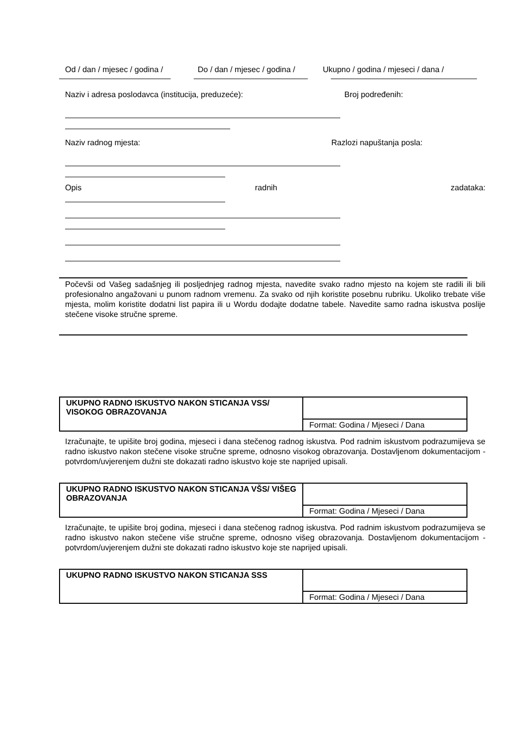Od / dan / mjesec / godina / Do / dan / mjesec / godina / Ukupno / godina / mjeseci / dana /
Naziv i adresa poslodavca (institucija, preduzeće): Broj podređenih:
Naziv radnog mjesta: Razlozi napuštanja posla:
Opis radnih zadataka:
Počevši od Vašeg sadašnjeg ili posljednjeg radnog mjesta, navedite svako radno mjesto na kojem ste radili ili bili profesionalno angažovani u punom radnom vremenu. Za svako od njih koristite posebnu rubriku. Ukoliko trebate više mjesta, molim koristite dodatni list papira ili u Wordu dodajte dodatne tabele. Navedite samo radna iskustva poslije stečene visoke stručne spreme.
| UKUPNO RADNO ISKUSTVO NAKON STICANJA VSS/ VISOKOG OBRAZOVANJA | |
| | Format: Godina / Mjeseci / Dana |
Izračunajte, te upišite broj godina, mjeseci i dana stečenog radnog iskustva. Pod radnim iskustvom podrazumijeva se radno iskustvo nakon stečene visoke stručne spreme, odnosno visokog obrazovanja. Dostavljenom dokumentacijom - potvrdom/uvjerenjem dužni ste dokazati radno iskustvo koje ste naprijed upisali.
| UKUPNO RADNO ISKUSTVO NAKON STICANJA VŠS/ VIŠEG OBRAZOVANJA | |
| | Format: Godina / Mjeseci / Dana |
Izračunajte, te upišite broj godina, mjeseci i dana stečenog radnog iskustva. Pod radnim iskustvom podrazumijeva se radno iskustvo nakon stečene više stručne spreme, odnosno višeg obrazovanja. Dostavljenom dokumentacijom - potvrdom/uvjerenjem dužni ste dokazati radno iskustvo koje ste naprijed upisali.
| UKUPNO RADNO ISKUSTVO NAKON STICANJA SSS | |
| | Format: Godina / Mjeseci / Dana |